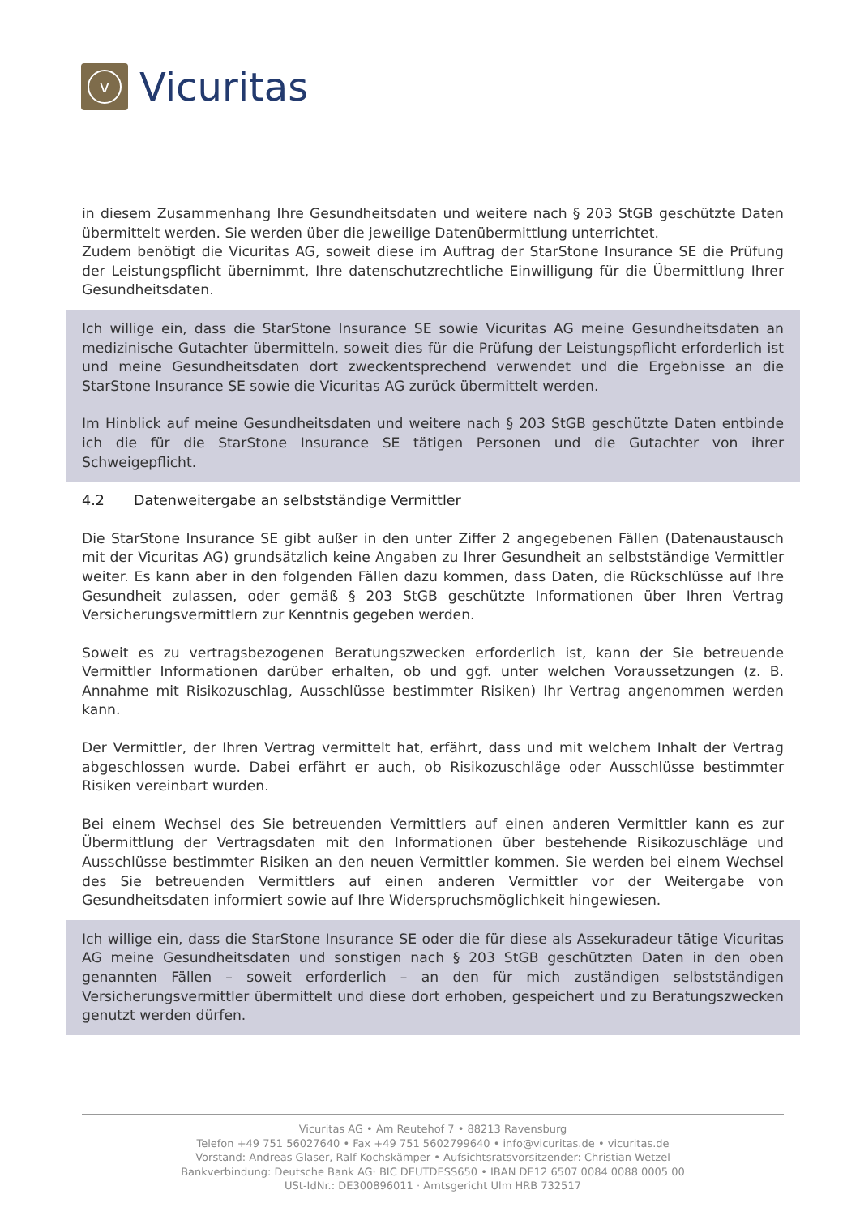v
Vicuritas
in diesem Zusammenhang Ihre Gesundheitsdaten und weitere nach § 203 StGB geschützte Daten übermittelt werden. Sie werden über die jeweilige Datenübermittlung unterrichtet.
Zudem benötigt die Vicuritas AG, soweit diese im Auftrag der StarStone Insurance SE die Prüfung der Leistungspflicht übernimmt, Ihre datenschutzrechtliche Einwilligung für die Übermittlung Ihrer Gesundheitsdaten.
Ich willige ein, dass die StarStone Insurance SE sowie Vicuritas AG meine Gesundheitsdaten an medizinische Gutachter übermitteln, soweit dies für die Prüfung der Leistungspflicht erforderlich ist und meine Gesundheitsdaten dort zweckentsprechend verwendet und die Ergebnisse an die StarStone Insurance SE sowie die Vicuritas AG zurück übermittelt werden.
Im Hinblick auf meine Gesundheitsdaten und weitere nach § 203 StGB geschützte Daten entbinde ich die für die StarStone Insurance SE tätigen Personen und die Gutachter von ihrer Schweigepflicht.
4.2 Datenweitergabe an selbstständige Vermittler
Die StarStone Insurance SE gibt außer in den unter Ziffer 2 angegebenen Fällen (Datenaustausch mit der Vicuritas AG) grundsätzlich keine Angaben zu Ihrer Gesundheit an selbstständige Vermittler weiter. Es kann aber in den folgenden Fällen dazu kommen, dass Daten, die Rückschlüsse auf Ihre Gesundheit zulassen, oder gemäß § 203 StGB geschützte Informationen über Ihren Vertrag Versicherungsvermittlern zur Kenntnis gegeben werden.
Soweit es zu vertragsbezogenen Beratungszwecken erforderlich ist, kann der Sie betreuende Vermittler Informationen darüber erhalten, ob und ggf. unter welchen Voraussetzungen (z. B. Annahme mit Risikozuschlag, Ausschlüsse bestimmter Risiken) Ihr Vertrag angenommen werden kann.
Der Vermittler, der Ihren Vertrag vermittelt hat, erfährt, dass und mit welchem Inhalt der Vertrag abgeschlossen wurde. Dabei erfährt er auch, ob Risikozuschläge oder Ausschlüsse bestimmter Risiken vereinbart wurden.
Bei einem Wechsel des Sie betreuenden Vermittlers auf einen anderen Vermittler kann es zur Übermittlung der Vertragsdaten mit den Informationen über bestehende Risikozuschläge und Ausschlüsse bestimmter Risiken an den neuen Vermittler kommen. Sie werden bei einem Wechsel des Sie betreuenden Vermittlers auf einen anderen Vermittler vor der Weitergabe von Gesundheitsdaten informiert sowie auf Ihre Widerspruchsmöglichkeit hingewiesen.
Ich willige ein, dass die StarStone Insurance SE oder die für diese als Assekuradeur tätige Vicuritas AG meine Gesundheitsdaten und sonstigen nach § 203 StGB geschützten Daten in den oben genannten Fällen – soweit erforderlich – an den für mich zuständigen selbstständigen Versicherungsvermittler übermittelt und diese dort erhoben, gespeichert und zu Beratungszwecken genutzt werden dürfen.
Vicuritas AG • Am Reutehof 7 • 88213 Ravensburg
Telefon +49 751 56027640 • Fax +49 751 5602799640 • info@vicuritas.de • vicuritas.de
Vorstand: Andreas Glaser, Ralf Kochskämper • Aufsichtsratsvorsitzender: Christian Wetzel
Bankverbindung: Deutsche Bank AG· BIC DEUTDESS650 • IBAN DE12 6507 0084 0088 0005 00
USt-IdNr.: DE300896011 · Amtsgericht Ulm HRB 732517